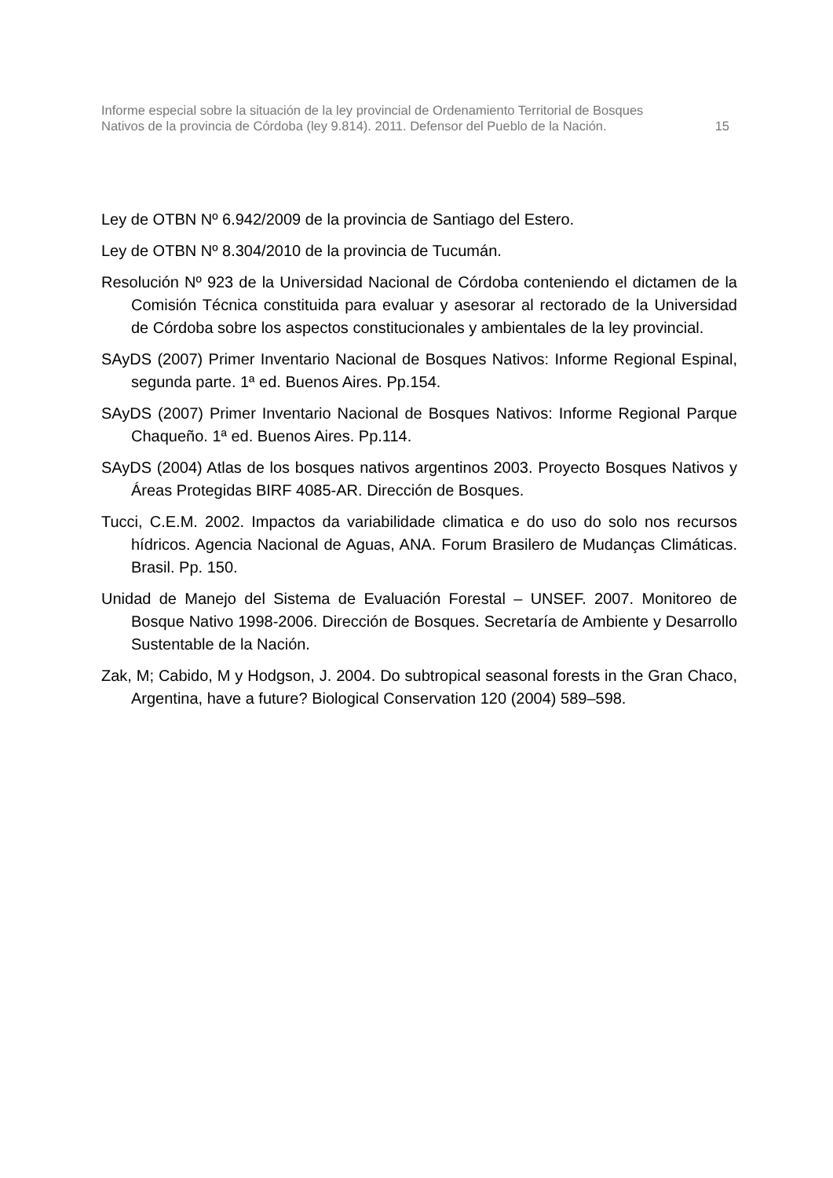Informe especial sobre la situación de la ley provincial de Ordenamiento Territorial de Bosques
Nativos de la provincia de Córdoba (ley 9.814). 2011. Defensor del Pueblo de la Nación. 15
Ley de OTBN Nº 6.942/2009 de la provincia de Santiago del Estero.
Ley de OTBN Nº 8.304/2010 de la provincia de Tucumán.
Resolución Nº 923 de la Universidad Nacional de Córdoba conteniendo el dictamen de la Comisión Técnica constituida para evaluar y asesorar al rectorado de la Universidad de Córdoba sobre los aspectos constitucionales y ambientales de la ley provincial.
SAyDS (2007) Primer Inventario Nacional de Bosques Nativos: Informe Regional Espinal, segunda parte. 1ª ed. Buenos Aires. Pp.154.
SAyDS (2007) Primer Inventario Nacional de Bosques Nativos: Informe Regional Parque Chaqueño. 1ª ed. Buenos Aires. Pp.114.
SAyDS (2004) Atlas de los bosques nativos argentinos 2003. Proyecto Bosques Nativos y Áreas Protegidas BIRF 4085-AR. Dirección de Bosques.
Tucci, C.E.M. 2002. Impactos da variabilidade climatica e do uso do solo nos recursos hídricos. Agencia Nacional de Aguas, ANA. Forum Brasilero de Mudanças Climáticas. Brasil. Pp. 150.
Unidad de Manejo del Sistema de Evaluación Forestal – UNSEF. 2007. Monitoreo de Bosque Nativo 1998-2006. Dirección de Bosques. Secretaría de Ambiente y Desarrollo Sustentable de la Nación.
Zak, M; Cabido, M y Hodgson, J. 2004. Do subtropical seasonal forests in the Gran Chaco, Argentina, have a future? Biological Conservation 120 (2004) 589–598.